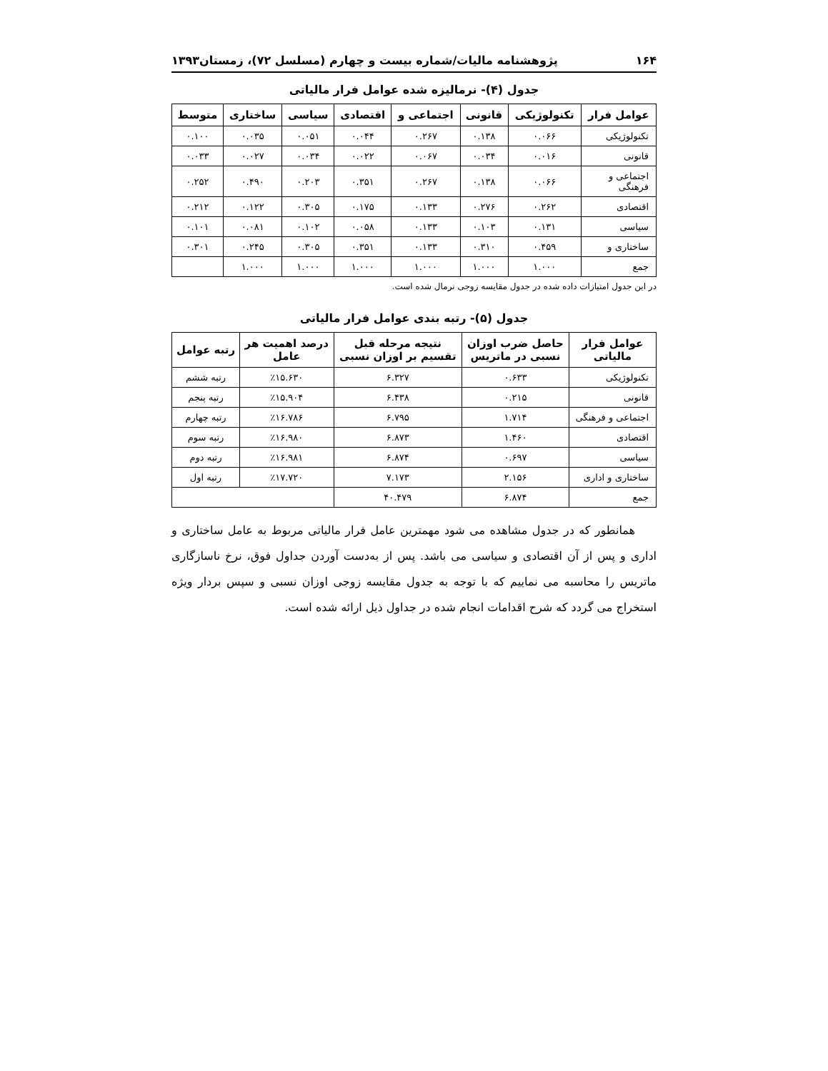۱۶۴ پژوهشنامه مالیات/شماره بیست و چهارم (مسلسل ۷۲)، زمستان۱۳۹۳
جدول (۴)- نرمالیزه شده عوامل فرار مالیاتی
| عوامل فرار | تکنولوژیکی | قانونی | اجتماعی و | اقتصادی | سیاسی | ساختاری | متوسط |
| --- | --- | --- | --- | --- | --- | --- | --- |
| تکنولوژیکی | ۰.۰۶۶ | ۰.۱۳۸ | ۰.۲۶۷ | ۰.۰۴۴ | ۰.۰۵۱ | ۰.۰۳۵ | ۰.۱۰۰ |
| قانونی | ۰.۰۱۶ | ۰.۰۳۴ | ۰.۰۶۷ | ۰.۰۲۲ | ۰.۰۳۴ | ۰.۰۲۷ | ۰.۰۳۳ |
| اجتماعی و فرهنگی | ۰.۰۶۶ | ۰.۱۳۸ | ۰.۲۶۷ | ۰.۳۵۱ | ۰.۲۰۳ | ۰.۴۹۰ | ۰.۲۵۲ |
| اقتصادی | ۰.۲۶۲ | ۰.۲۷۶ | ۰.۱۳۳ | ۰.۱۷۵ | ۰.۳۰۵ | ۰.۱۲۲ | ۰.۲۱۲ |
| سیاسی | ۰.۱۳۱ | ۰.۱۰۳ | ۰.۱۳۳ | ۰.۰۵۸ | ۰.۱۰۲ | ۰.۰۸۱ | ۰.۱۰۱ |
| ساختاری و | ۰.۴۵۹ | ۰.۳۱۰ | ۰.۱۳۳ | ۰.۳۵۱ | ۰.۳۰۵ | ۰.۲۴۵ | ۰.۳۰۱ |
| جمع | ۱.۰۰۰ | ۱.۰۰۰ | ۱.۰۰۰ | ۱.۰۰۰ | ۱.۰۰۰ | ۱.۰۰۰ | |
در این جدول امتیازات داده شده در جدول مقایسه زوجی نرمال شده است.
جدول (۵)- رتبه بندی عوامل فرار مالیاتی
| عوامل فرار مالیاتی | حاصل ضرب اوزان نسبی در ماتریس | نتیجه مرحله قبل تقسیم بر اوزان نسبی | درصد اهمیت هر عامل | رتبه عوامل |
| --- | --- | --- | --- | --- |
| تکنولوژیکی | ۰.۶۳۳ | ۶.۳۲۷ | ٪۱۵.۶۳۰ | رتبه ششم |
| قانونی | ۰.۲۱۵ | ۶.۴۳۸ | ٪۱۵.۹۰۴ | رتبه پنجم |
| اجتماعی و فرهنگی | ۱.۷۱۴ | ۶.۷۹۵ | ٪۱۶.۷۸۶ | رتبه چهارم |
| اقتصادی | ۱.۴۶۰ | ۶.۸۷۳ | ٪۱۶.۹۸۰ | رتبه سوم |
| سیاسی | ۰.۶۹۷ | ۶.۸۷۴ | ٪۱۶.۹۸۱ | رتبه دوم |
| ساختاری و اداری | ۲.۱۵۶ | ۷.۱۷۳ | ٪۱۷.۷۲۰ | رتبه اول |
| جمع | ۶.۸۷۴ | ۴۰.۴۷۹ | | |
همانطور که در جدول مشاهده می شود مهمترین عامل فرار مالیاتی مربوط به عامل ساختاری و اداری و پس از آن اقتصادی و سیاسی می باشد. پس از به‌دست آوردن جداول فوق، نرخ ناسازگاری ماتریس را محاسبه می نماییم که با توجه به جدول مقایسه زوجی اوزان نسبی و سپس بردار ویژه استخراج می گردد که شرح اقدامات انجام شده در جداول ذیل ارائه شده است.